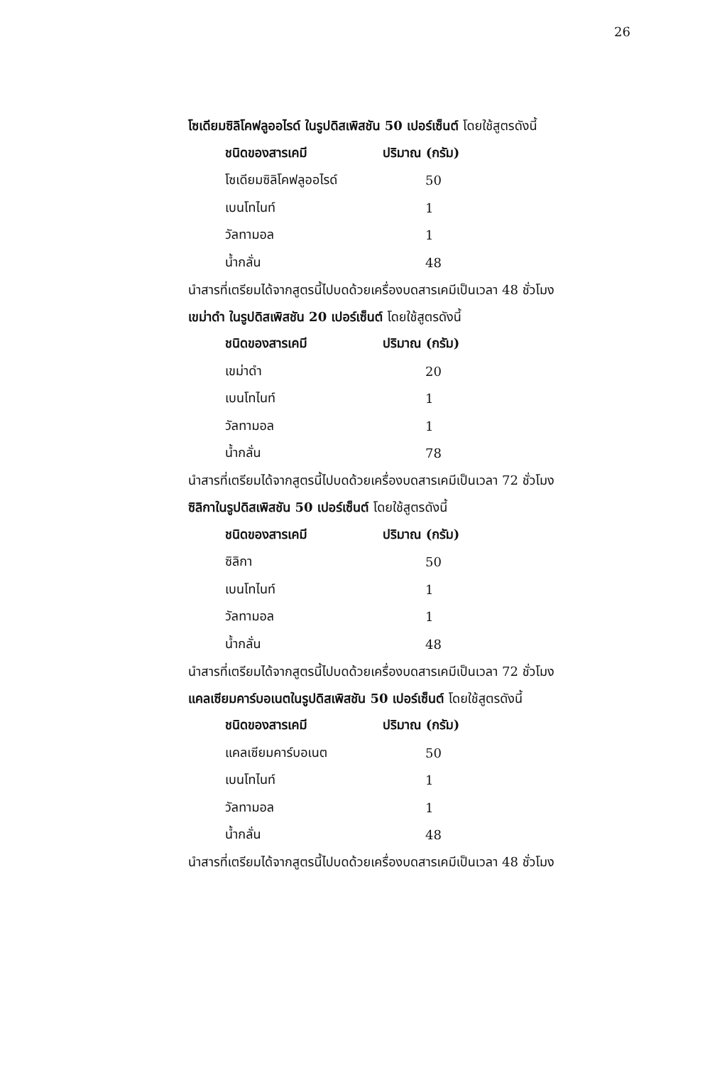26
โซเดียมซิลิโคฟลูออไรด์ ในรูปดิสเพิสชัน 50 เปอร์เซ็นต์ โดยใช้สูตรดังนี้
| ชนิดของสารเคมี | ปริมาณ (กรัม) |
| --- | --- |
| โซเดียมซิลิโคฟลูออไรด์ | 50 |
| เบนโทไนท์ | 1 |
| วัลทามอล | 1 |
| น้ำกลั่น | 48 |
นำสารที่เตรียมได้จากสูตรนี้ไปบดด้วยเครื่องบดสารเคมีเป็นเวลา 48 ชั่วโมง
เขม่าดำ ในรูปดิสเพิสชัน 20 เปอร์เซ็นต์ โดยใช้สูตรดังนี้
| ชนิดของสารเคมี | ปริมาณ (กรัม) |
| --- | --- |
| เขม่าดำ | 20 |
| เบนโทไนท์ | 1 |
| วัลทามอล | 1 |
| น้ำกลั่น | 78 |
นำสารที่เตรียมได้จากสูตรนี้ไปบดด้วยเครื่องบดสารเคมีเป็นเวลา 72 ชั่วโมง
ซิลิกาในรูปดิสเพิสชัน 50 เปอร์เซ็นต์ โดยใช้สูตรดังนี้
| ชนิดของสารเคมี | ปริมาณ (กรัม) |
| --- | --- |
| ซิลิกา | 50 |
| เบนโทไนท์ | 1 |
| วัลทามอล | 1 |
| น้ำกลั่น | 48 |
นำสารที่เตรียมได้จากสูตรนี้ไปบดด้วยเครื่องบดสารเคมีเป็นเวลา 72 ชั่วโมง
แคลเซียมคาร์บอเนตในรูปดิสเพิสชัน 50 เปอร์เซ็นต์ โดยใช้สูตรดังนี้
| ชนิดของสารเคมี | ปริมาณ (กรัม) |
| --- | --- |
| แคลเซียมคาร์บอเนต | 50 |
| เบนโทไนท์ | 1 |
| วัลทามอล | 1 |
| น้ำกลั่น | 48 |
นำสารที่เตรียมได้จากสูตรนี้ไปบดด้วยเครื่องบดสารเคมีเป็นเวลา 48 ชั่วโมง